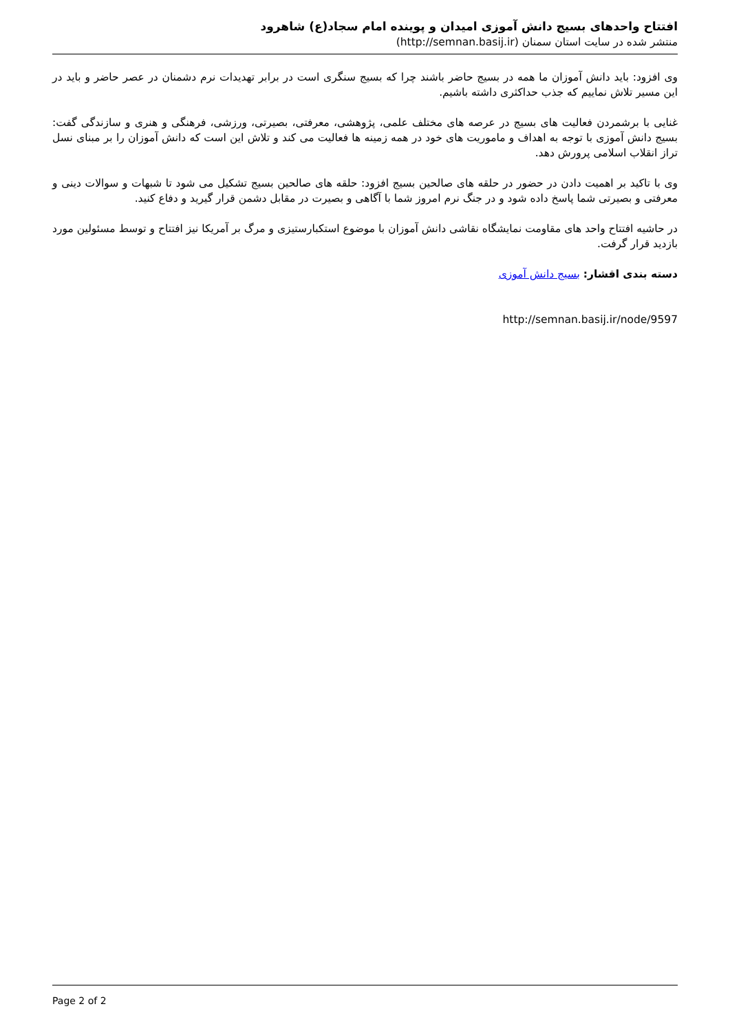افتتاح واحدهای بسیج دانش آموزی امیدان و پوینده امام سجاد(ع) شاهرود
منتشر شده در سایت استان سمنان (http://semnan.basij.ir)
وی افزود: باید دانش آموزان ما همه در بسیج حاضر باشند چرا که بسیج سنگری است در برابر تهدیدات نرم دشمنان در عصر حاضر و باید در این مسیر تلاش نماییم که جذب حداکثری داشته باشیم.
غنایی با برشمردن فعالیت های بسیج در عرصه های مختلف علمی، پژوهشی، معرفتی، بصیرتی، ورزشی، فرهنگی و هنری و سازندگی گفت: بسیج دانش آموزی با توجه به اهداف و ماموریت های خود در همه زمینه ها فعالیت می کند و تلاش این است که دانش آموزان را بر مبنای نسل تراز انقلاب اسلامی پرورش دهد.
وی با تاکید بر اهمیت دادن در حضور در حلقه های صالحین بسیج افزود: حلقه های صالحین بسیج تشکیل می شود تا شبهات و سوالات دینی و معرفتی و بصیرتی شما پاسخ داده شود و در جنگ نرم امروز شما با آگاهی و بصیرت در مقابل دشمن قرار گیرید و دفاع کنید.
در حاشیه افتتاح واحد های مقاومت نمایشگاه نقاشی دانش آموزان با موضوع استکبارستیزی و مرگ بر آمریکا نیز افتتاح و توسط مسئولین مورد بازدید قرار گرفت.
دسته بندی اقشار: بسیج دانش آموزی
http://semnan.basij.ir/node/9597
Page 2 of 2